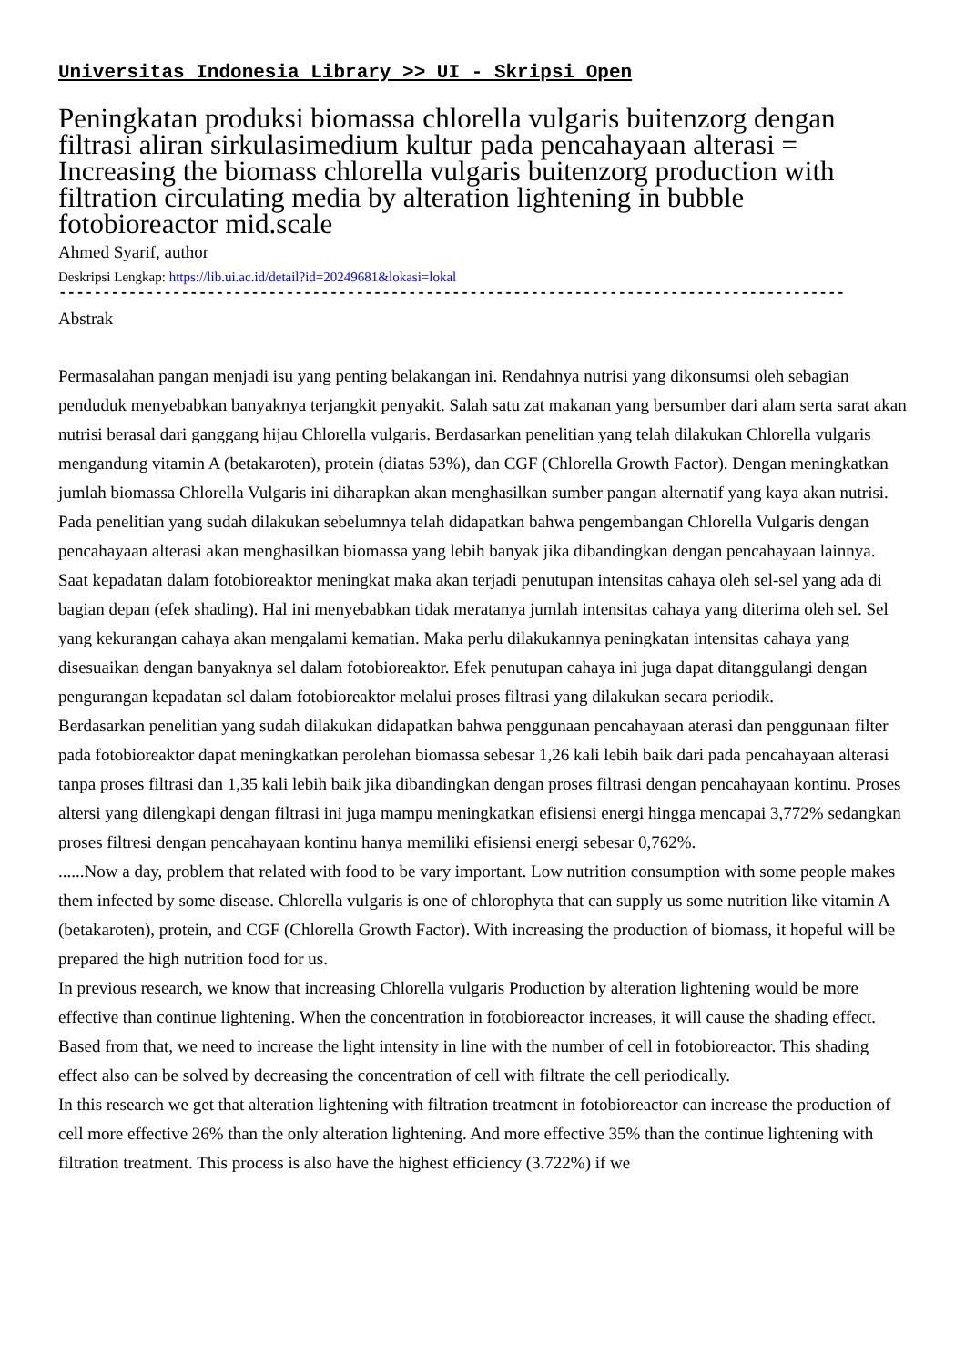Universitas Indonesia Library >> UI - Skripsi Open
Peningkatan produksi biomassa chlorella vulgaris buitenzorg dengan filtrasi aliran sirkulasimedium kultur pada pencahayaan alterasi = Increasing the biomass chlorella vulgaris buitenzorg production with filtration circulating media by alteration lightening in bubble fotobioreactor mid.scale
Ahmed Syarif, author
Deskripsi Lengkap: https://lib.ui.ac.id/detail?id=20249681&lokasi=lokal
------------------------------------------------------------------------------------------
Abstrak
Permasalahan pangan menjadi isu yang penting belakangan ini. Rendahnya nutrisi yang dikonsumsi oleh sebagian penduduk menyebabkan banyaknya terjangkit penyakit. Salah satu zat makanan yang bersumber dari alam serta sarat akan nutrisi berasal dari ganggang hijau Chlorella vulgaris. Berdasarkan penelitian yang telah dilakukan Chlorella vulgaris mengandung vitamin A (betakaroten), protein (diatas 53%), dan CGF (Chlorella Growth Factor). Dengan meningkatkan jumlah biomassa Chlorella Vulgaris ini diharapkan akan menghasilkan sumber pangan alternatif yang kaya akan nutrisi.
Pada penelitian yang sudah dilakukan sebelumnya telah didapatkan bahwa pengembangan Chlorella Vulgaris dengan pencahayaan alterasi akan menghasilkan biomassa yang lebih banyak jika dibandingkan dengan pencahayaan lainnya. Saat kepadatan dalam fotobioreaktor meningkat maka akan terjadi penutupan intensitas cahaya oleh sel-sel yang ada di bagian depan (efek shading). Hal ini menyebabkan tidak meratanya jumlah intensitas cahaya yang diterima oleh sel. Sel yang kekurangan cahaya akan mengalami kematian. Maka perlu dilakukannya peningkatan intensitas cahaya yang disesuaikan dengan banyaknya sel dalam fotobioreaktor. Efek penutupan cahaya ini juga dapat ditanggulangi dengan pengurangan kepadatan sel dalam fotobioreaktor melalui proses filtrasi yang dilakukan secara periodik.
Berdasarkan penelitian yang sudah dilakukan didapatkan bahwa penggunaan pencahayaan aterasi dan penggunaan filter pada fotobioreaktor dapat meningkatkan perolehan biomassa sebesar 1,26 kali lebih baik dari pada pencahayaan alterasi tanpa proses filtrasi dan 1,35 kali lebih baik jika dibandingkan dengan proses filtrasi dengan pencahayaan kontinu. Proses altersi yang dilengkapi dengan filtrasi ini juga mampu meningkatkan efisiensi energi hingga mencapai 3,772% sedangkan proses filtresi dengan pencahayaan kontinu hanya memiliki efisiensi energi sebesar 0,762%.
......Now a day, problem that related with food to be vary important. Low nutrition consumption with some people makes them infected by some disease. Chlorella vulgaris is one of chlorophyta that can supply us some nutrition like vitamin A (betakaroten), protein, and CGF (Chlorella Growth Factor). With increasing the production of biomass, it hopeful will be prepared the high nutrition food for us.
In previous research, we know that increasing Chlorella vulgaris Production by alteration lightening would be more effective than continue lightening. When the concentration in fotobioreactor increases, it will cause the shading effect. Based from that, we need to increase the light intensity in line with the number of cell in fotobioreactor. This shading effect also can be solved by decreasing the concentration of cell with filtrate the cell periodically.
In this research we get that alteration lightening with filtration treatment in fotobioreactor can increase the production of cell more effective 26% than the only alteration lightening. And more effective 35% than the continue lightening with filtration treatment. This process is also have the highest efficiency (3.722%) if we